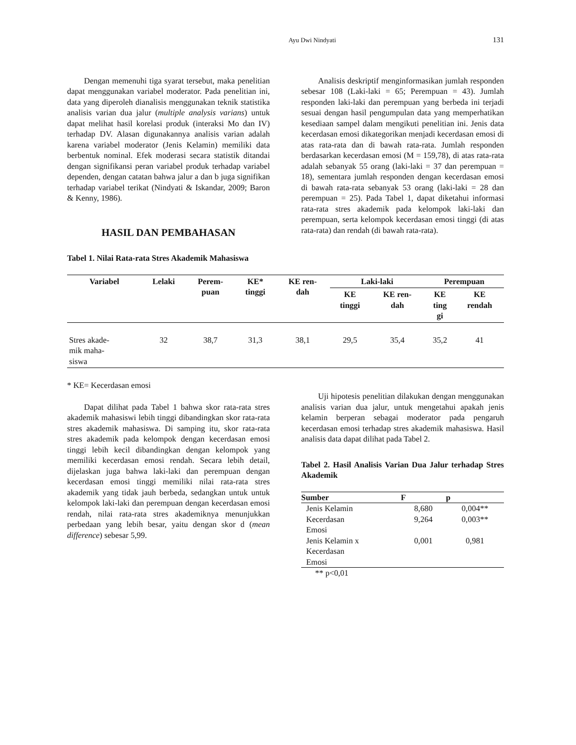Ayu Dwi Nindyati 131
Dengan memenuhi tiga syarat tersebut, maka penelitian dapat menggunakan variabel moderator. Pada penelitian ini, data yang diperoleh dianalisis menggunakan teknik statistika analisis varian dua jalur (multiple analysis varians) untuk dapat melihat hasil korelasi produk (interaksi Mo dan IV) terhadap DV. Alasan digunakannya analisis varian adalah karena variabel moderator (Jenis Kelamin) memiliki data berbentuk nominal. Efek moderasi secara statistik ditandai dengan signifikansi peran variabel produk terhadap variabel dependen, dengan catatan bahwa jalur a dan b juga signifikan terhadap variabel terikat (Nindyati & Iskandar, 2009; Baron & Kenny, 1986).
HASIL DAN PEMBAHASAN
Analisis deskriptif menginformasikan jumlah responden sebesar 108 (Laki-laki = 65; Perempuan = 43). Jumlah responden laki-laki dan perempuan yang berbeda ini terjadi sesuai dengan hasil pengumpulan data yang memperhatikan kesediaan sampel dalam mengikuti penelitian ini. Jenis data kecerdasan emosi dikategorikan menjadi kecerdasan emosi di atas rata-rata dan di bawah rata-rata. Jumlah responden berdasarkan kecerdasan emosi (M = 159,78), di atas rata-rata adalah sebanyak 55 orang (laki-laki = 37 dan perempuan = 18), sementara jumlah responden dengan kecerdasan emosi di bawah rata-rata sebanyak 53 orang (laki-laki = 28 dan perempuan = 25). Pada Tabel 1, dapat diketahui informasi rata-rata stres akademik pada kelompok laki-laki dan perempuan, serta kelompok kecerdasan emosi tinggi (di atas rata-rata) dan rendah (di bawah rata-rata).
Tabel 1. Nilai Rata-rata Stres Akademik Mahasiswa
| Variabel | Lelaki | Perem- puan | KE* tinggi | KE ren- dah | Laki-laki | | Perempuan | |
| --- | --- | --- | --- | --- | --- | --- | --- | --- |
| | | | | | KE tinggi | KE ren- dah | KE ting gi | KE rendah |
| Stres akade- mik maha- siswa | 32 | 38,7 | 31,3 | 38,1 | 29,5 | 35,4 | 35,2 | 41 |
* KE= Kecerdasan emosi
Dapat dilihat pada Tabel 1 bahwa skor rata-rata stres akademik mahasiswi lebih tinggi dibandingkan skor rata-rata stres akademik mahasiswa. Di samping itu, skor rata-rata stres akademik pada kelompok dengan kecerdasan emosi tinggi lebih kecil dibandingkan dengan kelompok yang memiliki kecerdasan emosi rendah. Secara lebih detail, dijelaskan juga bahwa laki-laki dan perempuan dengan kecerdasan emosi tinggi memiliki nilai rata-rata stres akademik yang tidak jauh berbeda, sedangkan untuk untuk kelompok laki-laki dan perempuan dengan kecerdasan emosi rendah, nilai rata-rata stres akademiknya menunjukkan perbedaan yang lebih besar, yaitu dengan skor d (mean difference) sebesar 5,99.
Uji hipotesis penelitian dilakukan dengan menggunakan analisis varian dua jalur, untuk mengetahui apakah jenis kelamin berperan sebagai moderator pada pengaruh kecerdasan emosi terhadap stres akademik mahasiswa. Hasil analisis data dapat dilihat pada Tabel 2.
Tabel 2. Hasil Analisis Varian Dua Jalur terhadap Stres Akademik
| Sumber | F | p |
| --- | --- | --- |
| Jenis Kelamin | 8,680 | 0,004** |
| Kecerdasan Emosi | 9,264 | 0,003** |
| Jenis Kelamin x Kecerdasan Emosi | 0,001 | 0,981 |
** p<0,01